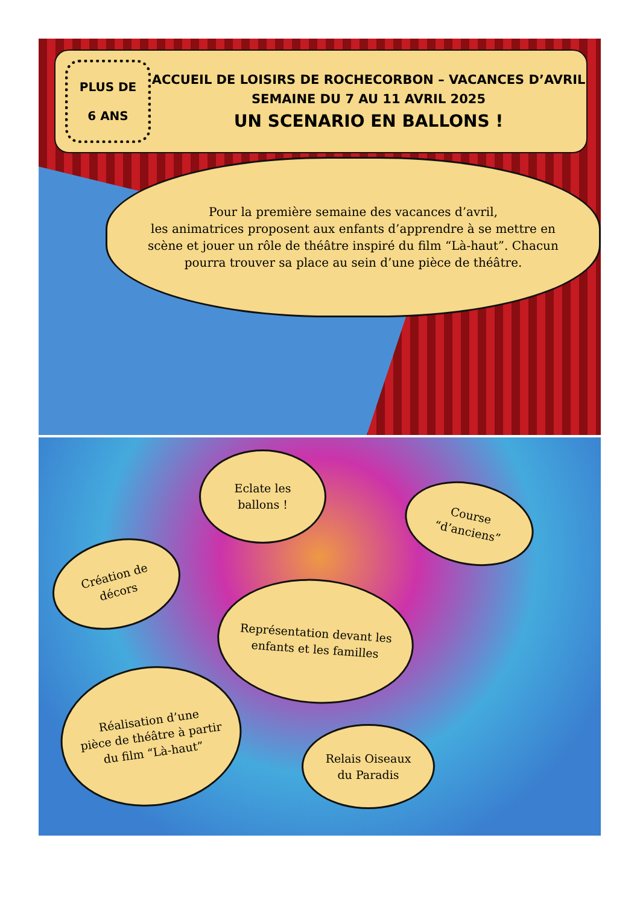PLUS DE
6 ANS
ACCUEIL DE LOISIRS DE ROCHECORBON – VACANCES D’AVRIL
SEMAINE DU 7 AU 11 AVRIL 2025
UN SCENARIO EN BALLONS !
Pour la première semaine des vacances d’avril,
les animatrices proposent aux enfants d’apprendre à se mettre en
scène et jouer un rôle de théâtre inspiré du film “Là-haut”. Chacun
pourra trouver sa place au sein d’une pièce de théâtre.
Eclate les
ballons !
Course
“d’anciens”
Création de
décors
Représentation devant les
enfants et les familles
Réalisation d’une
pièce de théâtre à partir
du film “Là-haut”
Relais Oiseaux
du Paradis